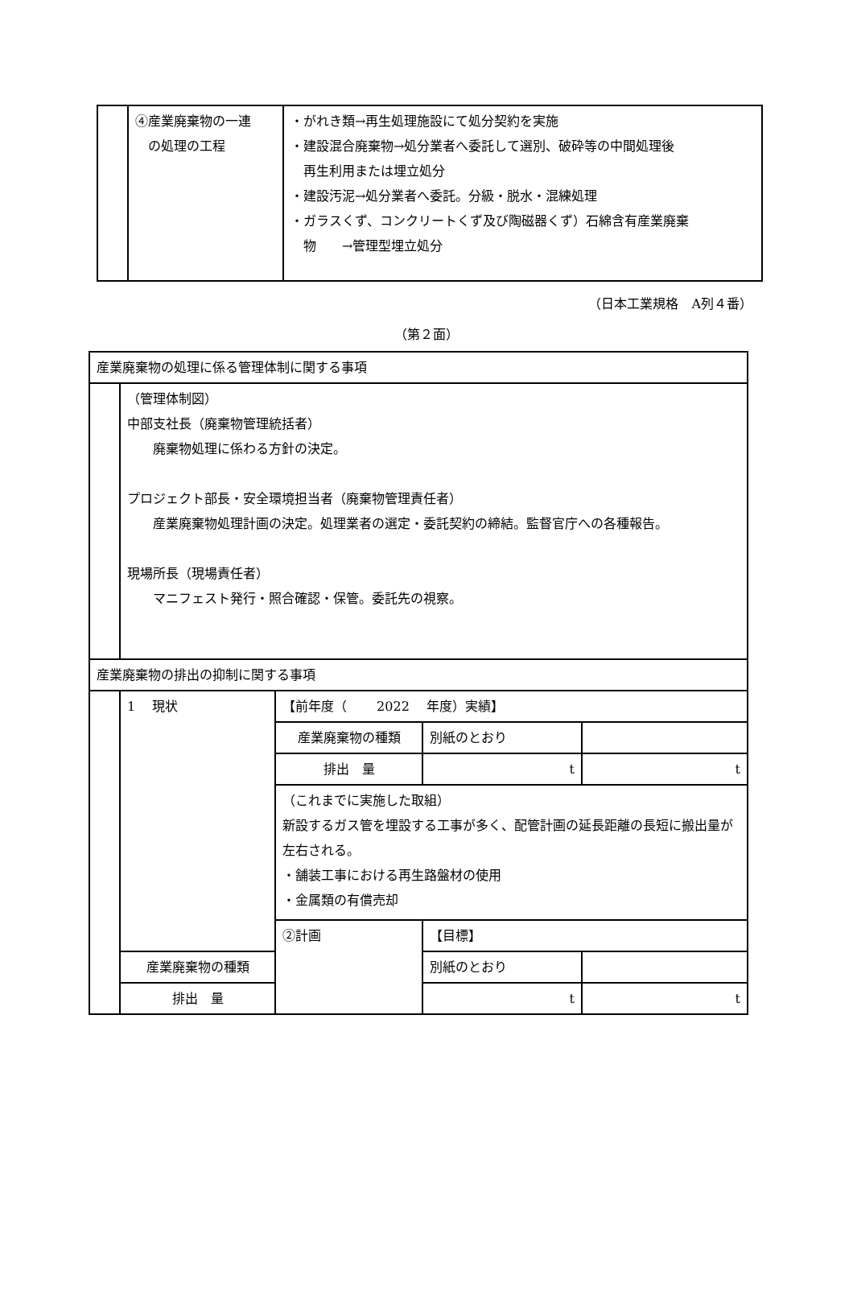| | ④産業廃棄物の一連 の処理の工程 | ・がれき類→再生処理施設にて処分契約を実施 ・建設混合廃棄物→処分業者へ委託して選別、破砕等の中間処理後 再生利用または埋立処分 ・建設汚泥→処分業者へ委託。分級・脱水・混練処理 ・ガラスくず、コンクリートくず及び陶磁器くず）石綿含有産業廃棄 物 →管理型埋立処分 |
（日本工業規格　A列４番）
（第２面）
| 産業廃棄物の処理に係る管理体制に関する事項 | | | | |
| | （管理体制図） 中部支社長（廃棄物管理統括者） 廃棄物処理に係わる方針の決定。 プロジェクト部長・安全環境担当者（廃棄物管理責任者） 産業廃棄物処理計画の決定。処理業者の選定・委託契約の締結。監督官庁への各種報告。 現場所長（現場責任者） マニフェスト発行・照合確認・保管。委託先の視察。 | | | |
| 産業廃棄物の排出の抑制に関する事項 | | | | |
| | 1 現状 | 【前年度（ 2022 年度）実績】 | | |
| | | 産業廃棄物の種類 | 別紙のとおり | |
| | | 排出 量 | t | t |
| | | （これまでに実施した取組） 新設するガス管を埋設する工事が多く、配管計画の延長距離の長短に搬出量が左右される。 ・舗装工事における再生路盤材の使用 ・金属類の有償売却 | | |
| | | ②計画 | 【目標】 | |
| | 産業廃棄物の種類 | | 別紙のとおり | |
| | 排出 量 | | t | t |